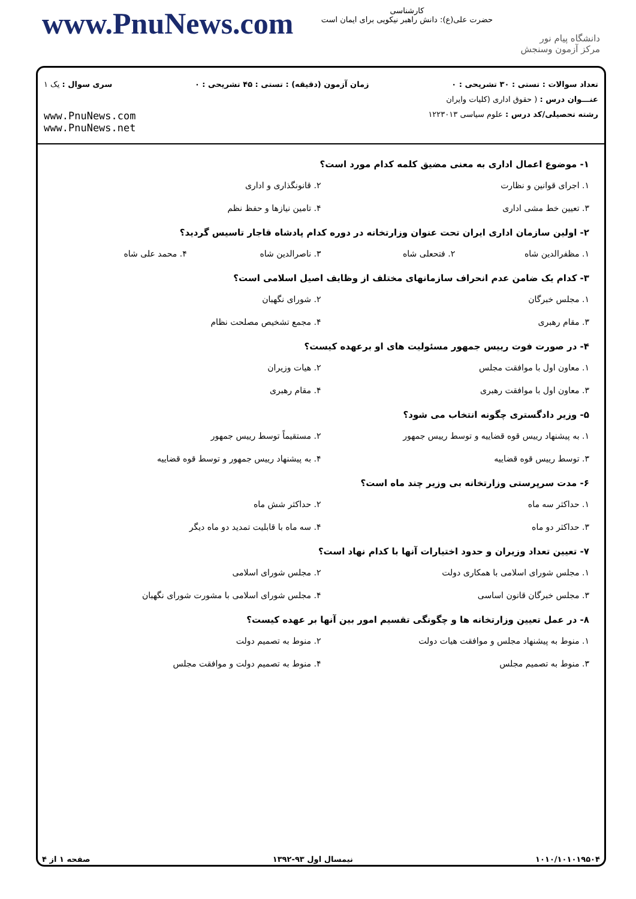www.PnuNews.com
کارشناسی
حضرت علی(ع): دانش راهبر نیکویی برای ایمان است
دانشگاه پیام نور
مرکز آزمون وسنجش
تعداد سوالات : تستی : ۳۰ تشریحی : ۰ زمان آزمون (دقیقه) : تستی : ۴۵ تشریحی : ۰ سری سوال : یک ۱
عنـــوان درس : ( حقوق اداری (کلیات وایران
رشته تحصیلی/کد درس : علوم سیاسی ۱۲۲۳۰۱۳
www.PnuNews.com
www.PnuNews.net
۱- موضوع اعمال اداری به معنی مضیق کلمه کدام مورد است؟
۱. اجرای قوانین و نظارت ۲. قانونگذاری و اداری ۳. تعیین خط مشی اداری ۴. تامین نیازها و حفظ نظم
۲- اولین سازمان اداری ایران تحت عنوان وزارتخانه در دوره کدام پادشاه قاجار تاسیس گردید؟
۱. مظفرالدین شاه ۲. فتحعلی شاه ۳. ناصرالدین شاه ۴. محمد علی شاه
۳- کدام یک ضامن عدم انحراف سازمانهای مختلف از وظایف اصیل اسلامی است؟
۱. مجلس خبرگان ۲. شورای نگهبان ۳. مقام رهبری ۴. مجمع تشخیص مصلحت نظام
۴- در صورت فوت رییس جمهور مسئولیت های او برعهده کیست؟
۱. معاون اول با موافقت مجلس ۲. هیات وزیران ۳. معاون اول با موافقت رهبری ۴. مقام رهبری
۵- وزیر دادگستری چگونه انتخاب می شود؟
۱. به پیشنهاد رییس قوه قضاییه و توسط رییس جمهور ۲. مستقیماً توسط رییس جمهور ۳. توسط رییس قوه قضاییه ۴. به پیشنهاد رییس جمهور و توسط قوه قضاییه
۶- مدت سرپرستی وزارتخانه بی وزیر چند ماه است؟
۱. حداکثر سه ماه ۲. حداکثر شش ماه ۳. حداکثر دو ماه ۴. سه ماه با قابلیت تمدید دو ماه دیگر
۷- تعیین تعداد وزیران و حدود اختیارات آنها با کدام نهاد است؟
۱. مجلس شورای اسلامی با همکاری دولت ۲. مجلس شورای اسلامی ۳. مجلس خبرگان قانون اساسی ۴. مجلس شورای اسلامی با مشورت شورای نگهبان
۸- در عمل تعیین وزارتخانه ها و چگونگی تقسیم امور بین آنها بر عهده کیست؟
۱. منوط به پیشنهاد مجلس و موافقت هیات دولت ۲. منوط به تصمیم دولت ۳. منوط به تصمیم مجلس ۴. منوط به تصمیم دولت و موافقت مجلس
۱۰۱۰/۱۰۱۰۱۹۵۰۴ نیمسال اول ۹۳-۱۳۹۲ صفحه ۱ از ۴